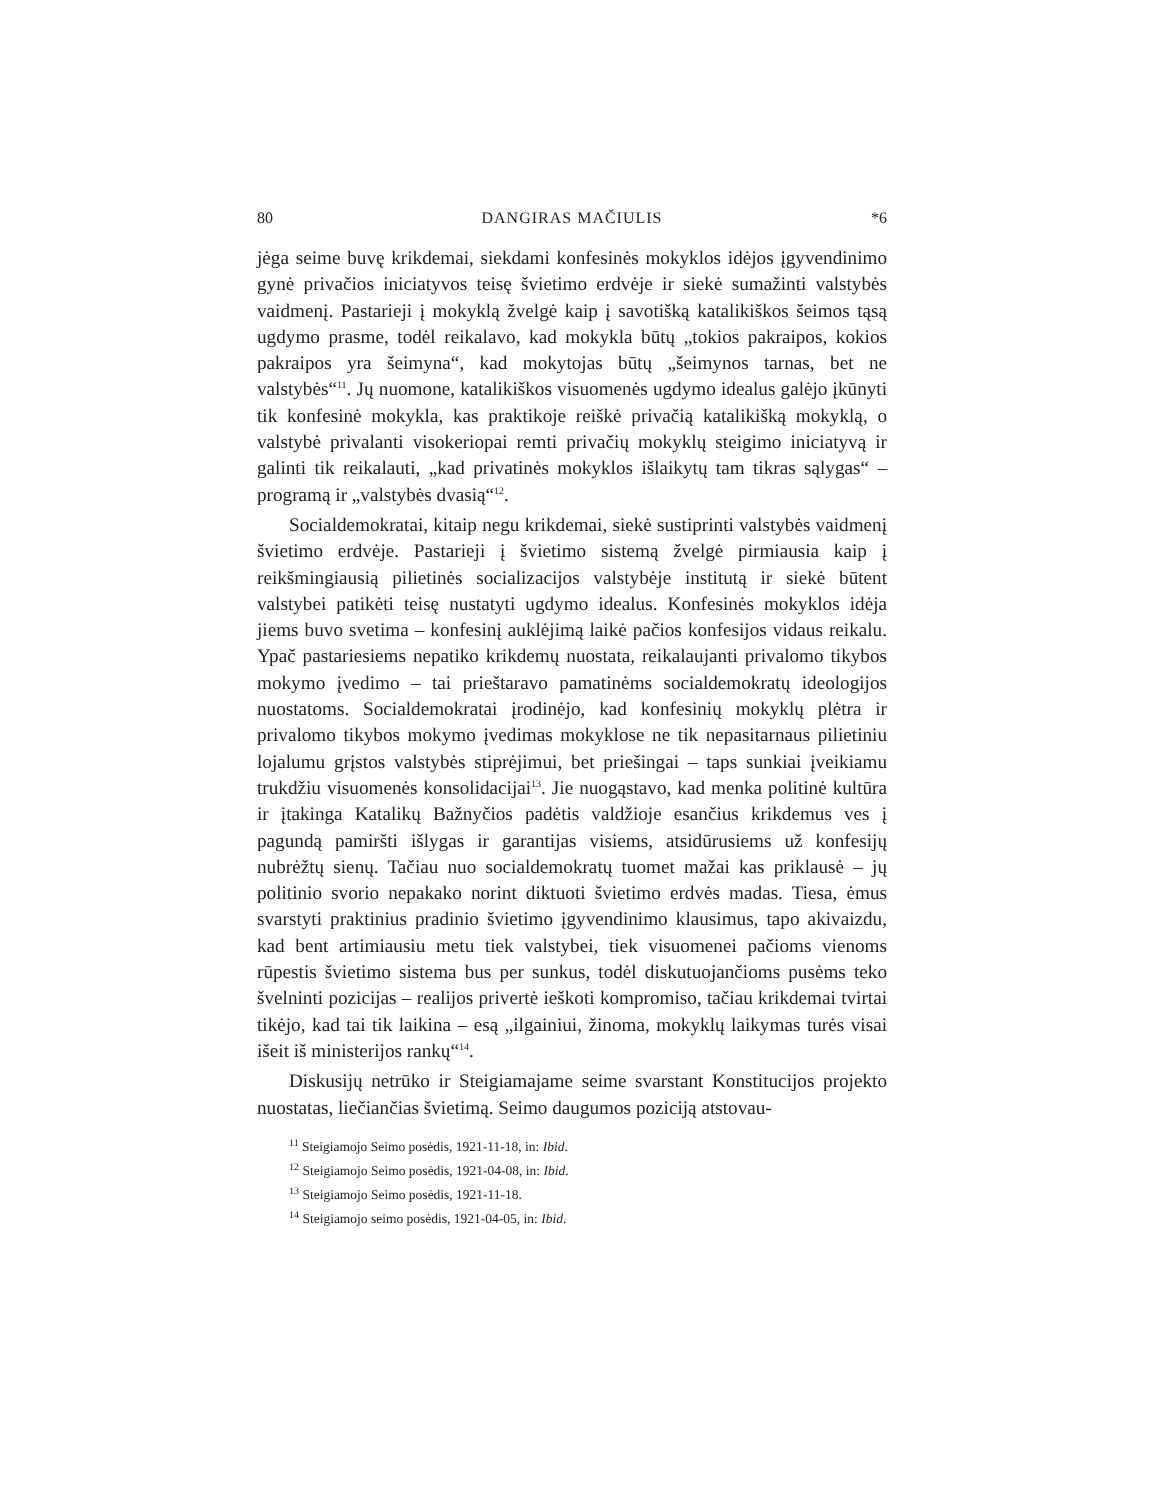80 DANGIRAS MAČIULIS *6
jėga seime buvę krikdemai, siekdami konfesinės mokyklos idėjos įgyvendinimo gynė privačios iniciatyvos teisę švietimo erdvėje ir siekė sumažinti valstybės vaidmenį. Pastarieji į mokyklą žvelgė kaip į savotišką katalikiškos šeimos tąsą ugdymo prasme, todėl reikalavo, kad mokykla būtų „tokios pakraipos, kokios pakraipos yra šeimyna“, kad mokytojas būtų „šeimynos tarnas, bet ne valstybės“<sup>11</sup>. Jų nuomone, katalikiškos visuomenės ugdymo idealus galėjo įkūnyti tik konfesinė mokykla, kas praktikoje reiškė privačią katalikišką mokyklą, o valstybė privalanti visokeriopai remti privačių mokyklų steigimo iniciatyvą ir galinti tik reikalauti, „kad privatinės mokyklos išlaikytų tam tikras sąlygas“ – programą ir „valstybės dvasią“<sup>12</sup>.
Socialdemokratai, kitaip negu krikdemai, siekė sustiprinti valstybės vaidmenį švietimo erdvėje. Pastarieji į švietimo sistemą žvelgė pirmiausia kaip į reikšmingiausią pilietinės socializacijos valstybėje institutą ir siekė būtent valstybei patikėti teisę nustatyti ugdymo idealus. Konfesinės mokyklos idėja jiems buvo svetima – konfesinį auklėjimą laikė pačios konfesijos vidaus reikalu. Ypač pastariesiems nepatiko krikdemų nuostata, reikalaujanti privalomo tikybos mokymo įvedimo – tai prieštaravo pamatinėms socialdemokratų ideologijos nuostatoms. Socialdemokratai įrodinėjo, kad konfesinių mokyklų plėtra ir privalomo tikybos mokymo įvedimas mokyklose ne tik nepasitarnaus pilietiniu lojalumu grįstos valstybės stiprėjimui, bet priešingai – taps sunkiai įveikiamu trukdžiu visuomenės konsolidacijai<sup>13</sup>. Jie nuogąstavo, kad menka politinė kultūra ir įtakinga Katalikų Bažnyčios padėtis valdžioje esančius krikdemus ves į pagundą pamiršti išlygas ir garantijas visiems, atsidūrusiems už konfesijų nubrėžtų sienų. Tačiau nuo socialdemokratų tuomet mažai kas priklausė – jų politinio svorio nepakako norint diktuoti švietimo erdvės madas. Tiesa, ėmus svarstyti praktinius pradinio švietimo įgyvendinimo klausimus, tapo akivaizdu, kad bent artimiausiu metu tiek valstybei, tiek visuomenei pačioms vienoms rūpestis švietimo sistema bus per sunkus, todėl diskutuojančioms pusėms teko švelninti pozicijas – realijos privertė ieškoti kompromiso, tačiau krikdemai tvirtai tikėjo, kad tai tik laikina – esą „ilgainiui, žinoma, mokyklų laikymas turės visai išeit iš ministerijos rankų“<sup>14</sup>.
Diskusijų netrūko ir Steigiamajame seime svarstant Konstitucijos projekto nuostatas, liečiančias švietimą. Seimo daugumos poziciją atstovau-
<sup>11</sup> Steigiamojo Seimo posėdis, 1921-11-18, in: Ibid.
<sup>12</sup> Steigiamojo Seimo posėdis, 1921-04-08, in: Ibid.
<sup>13</sup> Steigiamojo Seimo posėdis, 1921-11-18.
<sup>14</sup> Steigiamojo seimo posėdis, 1921-04-05, in: Ibid.